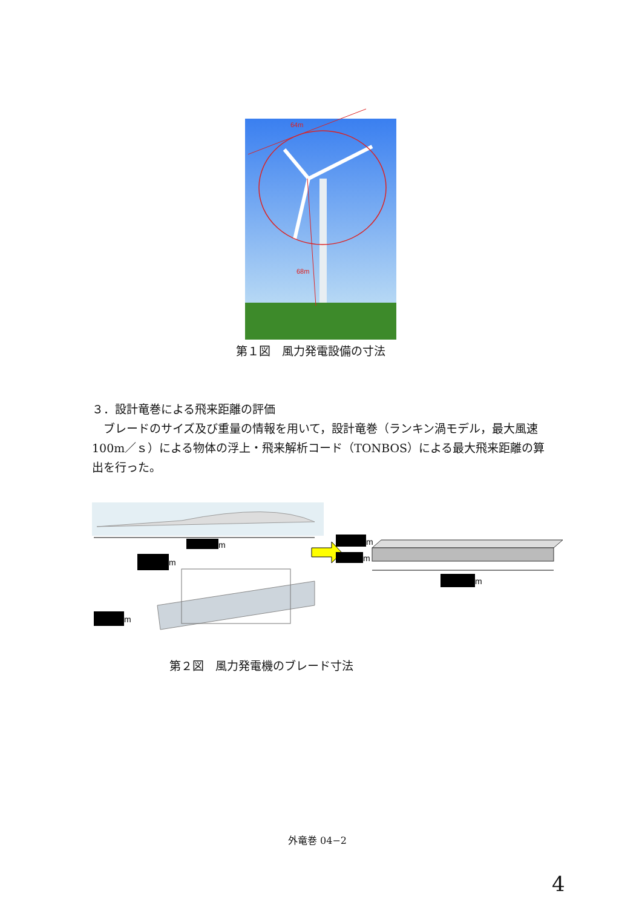64m
68m
第１図　風力発電設備の寸法
３．設計竜巻による飛来距離の評価
　ブレードのサイズ及び重量の情報を用いて，設計竜巻（ランキン渦モデル，最大風速 100m／ｓ）による物体の浮上・飛来解析コード（TONBOS）による最大飛来距離の算出を行った。
m
m
m
m
m
m
第２図　風力発電機のブレード寸法
外竜巻 04−2
4